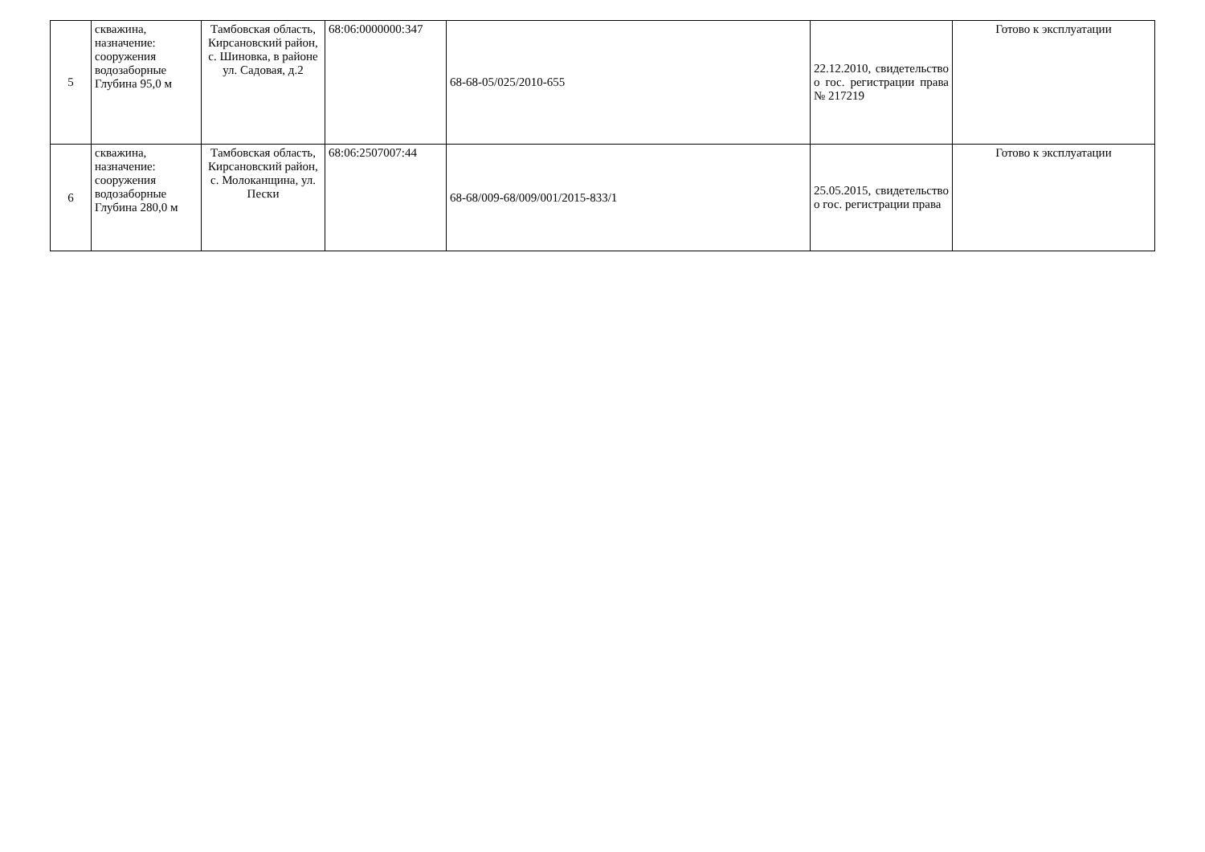| 5 | скважина, назначение: сооружения водозаборные Глубина 95,0 м | Тамбовская область, Кирсановский район, с. Шиновка, в районе ул. Садовая, д.2 | 68:06:0000000:347 | 68-68-05/025/2010-655 | 22.12.2010, свидетельство о гос. регистрации права № 217219 | Готово к эксплуатации |
| 6 | скважина, назначение: сооружения водозаборные Глубина 280,0 м | Тамбовская область, Кирсановский район, с. Молоканщина, ул. Пески | 68:06:2507007:44 | 68-68/009-68/009/001/2015-833/1 | 25.05.2015, свидетельство о гос. регистрации права | Готово к эксплуатации |